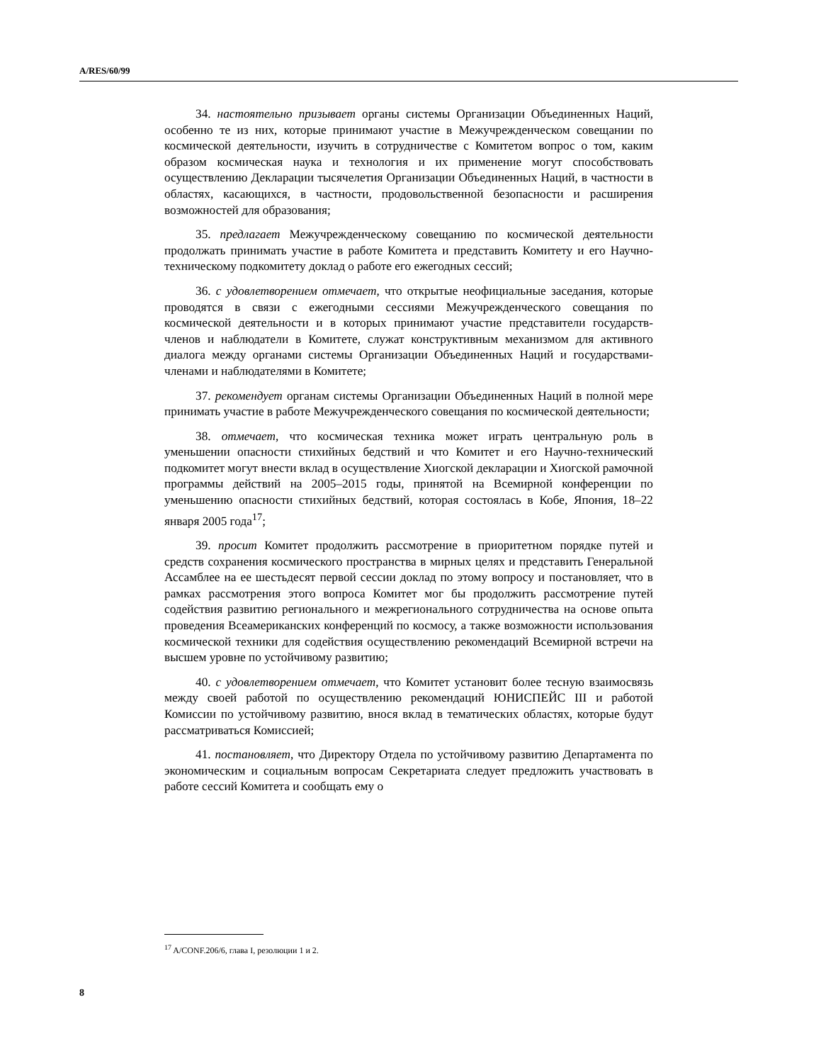A/RES/60/99
34. настоятельно призывает органы системы Организации Объединенных Наций, особенно те из них, которые принимают участие в Межучрежденческом совещании по космической деятельности, изучить в сотрудничестве с Комитетом вопрос о том, каким образом космическая наука и технология и их применение могут способствовать осуществлению Декларации тысячелетия Организации Объединенных Наций, в частности в областях, касающихся, в частности, продовольственной безопасности и расширения возможностей для образования;
35. предлагает Межучрежденческому совещанию по космической деятельности продолжать принимать участие в работе Комитета и представить Комитету и его Научно-техническому подкомитету доклад о работе его ежегодных сессий;
36. с удовлетворением отмечает, что открытые неофициальные заседания, которые проводятся в связи с ежегодными сессиями Межучрежденческого совещания по космической деятельности и в которых принимают участие представители государств-членов и наблюдатели в Комитете, служат конструктивным механизмом для активного диалога между органами системы Организации Объединенных Наций и государствами-членами и наблюдателями в Комитете;
37. рекомендует органам системы Организации Объединенных Наций в полной мере принимать участие в работе Межучрежденческого совещания по космической деятельности;
38. отмечает, что космическая техника может играть центральную роль в уменьшении опасности стихийных бедствий и что Комитет и его Научно-технический подкомитет могут внести вклад в осуществление Хиогской декларации и Хиогской рамочной программы действий на 2005–2015 годы, принятой на Всемирной конференции по уменьшению опасности стихийных бедствий, которая состоялась в Кобе, Япония, 18–22 января 2005 года<sup>17</sup>;
39. просит Комитет продолжить рассмотрение в приоритетном порядке путей и средств сохранения космического пространства в мирных целях и представить Генеральной Ассамблее на ее шестьдесят первой сессии доклад по этому вопросу и постановляет, что в рамках рассмотрения этого вопроса Комитет мог бы продолжить рассмотрение путей содействия развитию регионального и межрегионального сотрудничества на основе опыта проведения Всеамериканских конференций по космосу, а также возможности использования космической техники для содействия осуществлению рекомендаций Всемирной встречи на высшем уровне по устойчивому развитию;
40. с удовлетворением отмечает, что Комитет установит более тесную взаимосвязь между своей работой по осуществлению рекомендаций ЮНИСПЕЙС III и работой Комиссии по устойчивому развитию, внося вклад в тематических областях, которые будут рассматриваться Комиссией;
41. постановляет, что Директору Отдела по устойчивому развитию Департамента по экономическим и социальным вопросам Секретариата следует предложить участвовать в работе сессий Комитета и сообщать ему о
<sup>17</sup> A/CONF.206/6, глава I, резолюции 1 и 2.
8